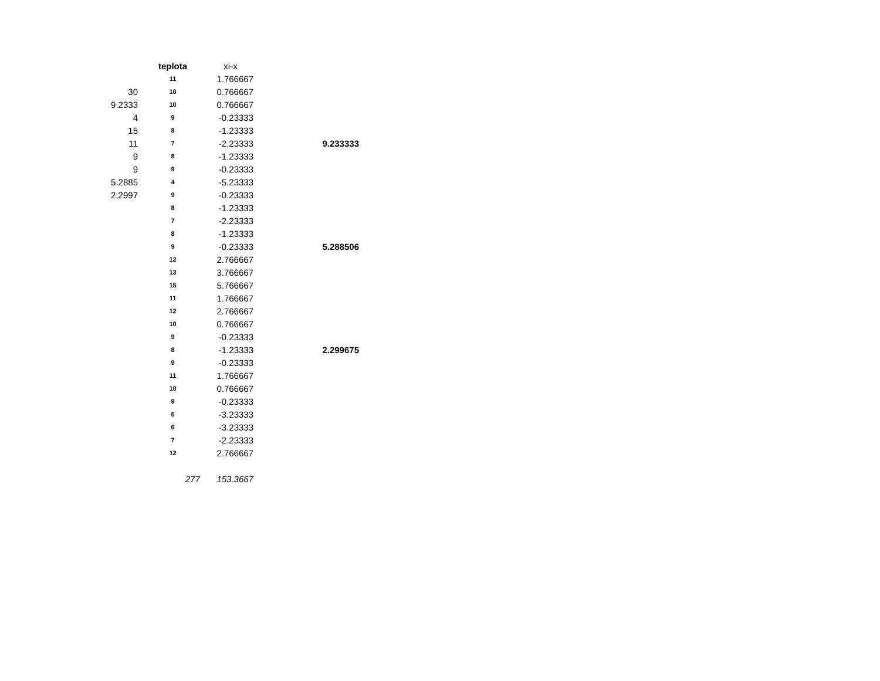| | teplota | xi-x | |
| | 11 | 1.766667 | |
| 30 | 10 | 0.766667 | |
| 9.2333 | 10 | 0.766667 | |
| 4 | 9 | -0.23333 | |
| 15 | 8 | -1.23333 | |
| 11 | 7 | -2.23333 | 9.233333 |
| 9 | 8 | -1.23333 | |
| 9 | 9 | -0.23333 | |
| 5.2885 | 4 | -5.23333 | |
| 2.2997 | 9 | -0.23333 | |
| | 8 | -1.23333 | |
| | 7 | -2.23333 | |
| | 8 | -1.23333 | |
| | 9 | -0.23333 | 5.288506 |
| | 12 | 2.766667 | |
| | 13 | 3.766667 | |
| | 15 | 5.766667 | |
| | 11 | 1.766667 | |
| | 12 | 2.766667 | |
| | 10 | 0.766667 | |
| | 9 | -0.23333 | |
| | 8 | -1.23333 | 2.299675 |
| | 9 | -0.23333 | |
| | 11 | 1.766667 | |
| | 10 | 0.766667 | |
| | 9 | -0.23333 | |
| | 6 | -3.23333 | |
| | 6 | -3.23333 | |
| | 7 | -2.23333 | |
| | 12 | 2.766667 | |
| | 277 | 153.3667 | |